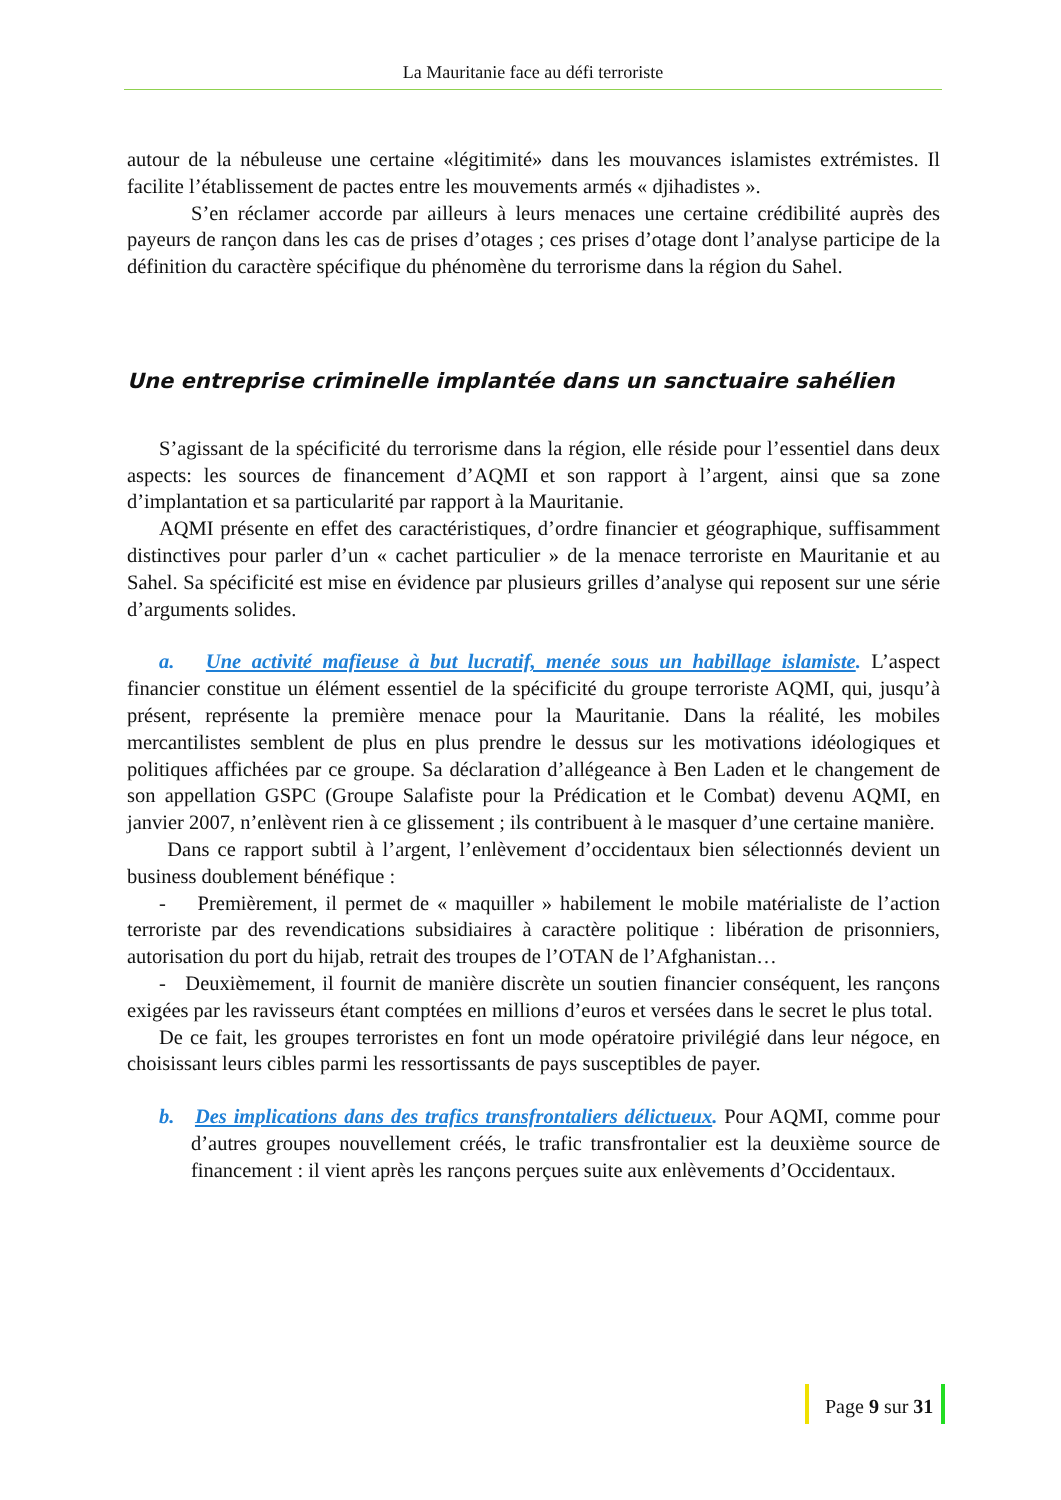La Mauritanie face au défi terroriste
autour de la nébuleuse une certaine «légitimité» dans les mouvances islamistes extrémistes. Il facilite l’établissement de pactes entre les mouvements armés « djihadistes ».
S’en réclamer accorde par ailleurs à leurs menaces une certaine crédibilité auprès des payeurs de rançon dans les cas de prises d’otages ; ces prises d’otage dont l’analyse participe de la définition du caractère spécifique du phénomène du terrorisme dans la région du Sahel.
Une entreprise criminelle implantée dans un sanctuaire sahélien
S’agissant de la spécificité du terrorisme dans la région, elle réside pour l’essentiel dans deux aspects: les sources de financement d’AQMI et son rapport à l’argent, ainsi que sa zone d’implantation et sa particularité par rapport à la Mauritanie.
AQMI présente en effet des caractéristiques, d’ordre financier et géographique, suffisamment distinctives pour parler d’un « cachet particulier » de la menace terroriste en Mauritanie et au Sahel. Sa spécificité est mise en évidence par plusieurs grilles d’analyse qui reposent sur une série d’arguments solides.
a. Une activité mafieuse à but lucratif, menée sous un habillage islamiste. L’aspect financier constitue un élément essentiel de la spécificité du groupe terroriste AQMI, qui, jusqu’à présent, représente la première menace pour la Mauritanie. Dans la réalité, les mobiles mercantilistes semblent de plus en plus prendre le dessus sur les motivations idéologiques et politiques affichées par ce groupe. Sa déclaration d’allégeance à Ben Laden et le changement de son appellation GSPC (Groupe Salafiste pour la Prédication et le Combat) devenu AQMI, en janvier 2007, n’enlèvent rien à ce glissement ; ils contribuent à le masquer d’une certaine manière.
Dans ce rapport subtil à l’argent, l’enlèvement d’occidentaux bien sélectionnés devient un business doublement bénéfique :
- Premièrement, il permet de « maquiller » habilement le mobile matérialiste de l’action terroriste par des revendications subsidiaires à caractère politique : libération de prisonniers, autorisation du port du hijab, retrait des troupes de l’OTAN de l’Afghanistan…
- Deuxièmement, il fournit de manière discrète un soutien financier conséquent, les rançons exigées par les ravisseurs étant comptées en millions d’euros et versées dans le secret le plus total.
De ce fait, les groupes terroristes en font un mode opératoire privilégié dans leur négoce, en choisissant leurs cibles parmi les ressortissants de pays susceptibles de payer.
b. Des implications dans des trafics transfrontaliers délictueux. Pour AQMI, comme pour d’autres groupes nouvellement créés, le trafic transfrontalier est la deuxième source de financement : il vient après les rançons perçues suite aux enlèvements d’Occidentaux.
Page 9 sur 31